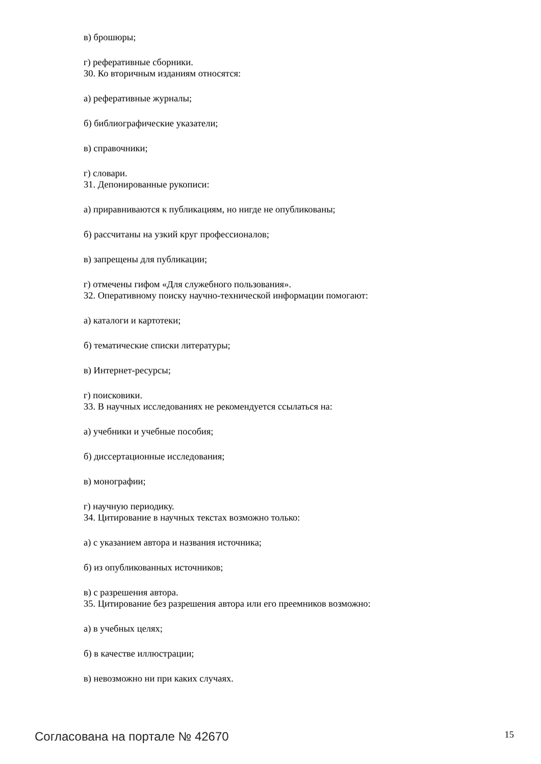в) брошюры;
г) реферативные сборники.
30. Ко вторичным изданиям относятся:
а) реферативные журналы;
б) библиографические указатели;
в) справочники;
г) словари.
31. Депонированные рукописи:
а) приравниваются к публикациям, но нигде не опубликованы;
б) рассчитаны на узкий круг профессионалов;
в) запрещены для публикации;
г) отмечены гифом «Для служебного пользования».
32. Оперативному поиску научно-технической информации помогают:
а) каталоги и картотеки;
б) тематические списки литературы;
в) Интернет-ресурсы;
г) поисковики.
33. В научных исследованиях не рекомендуется ссылаться на:
а) учебники и учебные пособия;
б) диссертационные исследования;
в) монографии;
г) научную периодику.
34. Цитирование в научных текстах возможно только:
а) с указанием автора и названия источника;
б) из опубликованных источников;
в) с разрешения автора.
35. Цитирование без разрешения автора или его преемников возможно:
а) в учебных целях;
б) в качестве иллюстрации;
в) невозможно ни при каких случаях.
Согласована на портале № 42670 15